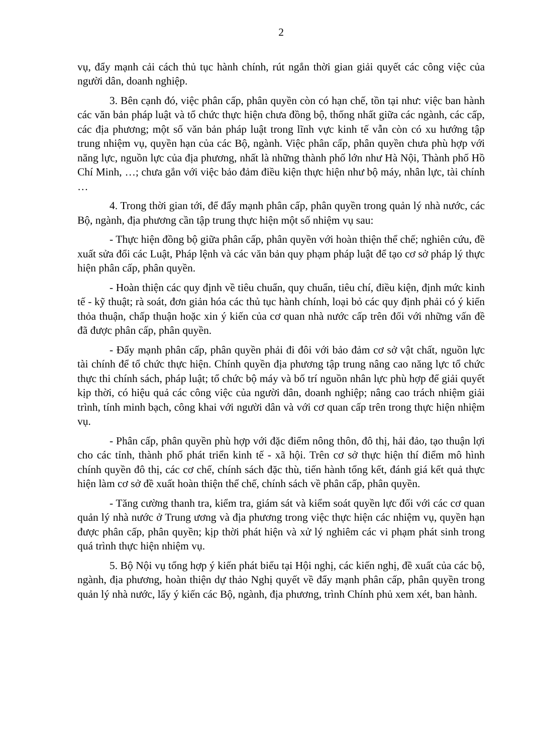2
vụ, đẩy mạnh cải cách thủ tục hành chính, rút ngắn thời gian giải quyết các công việc của người dân, doanh nghiệp.
3. Bên cạnh đó, việc phân cấp, phân quyền còn có hạn chế, tồn tại như: việc ban hành các văn bản pháp luật và tổ chức thực hiện chưa đồng bộ, thống nhất giữa các ngành, các cấp, các địa phương; một số văn bản pháp luật trong lĩnh vực kinh tế vẫn còn có xu hướng tập trung nhiệm vụ, quyền hạn của các Bộ, ngành. Việc phân cấp, phân quyền chưa phù hợp với năng lực, nguồn lực của địa phương, nhất là những thành phố lớn như Hà Nội, Thành phố Hồ Chí Minh, …; chưa gắn với việc bảo đảm điều kiện thực hiện như bộ máy, nhân lực, tài chính …
4. Trong thời gian tới, để đẩy mạnh phân cấp, phân quyền trong quản lý nhà nước, các Bộ, ngành, địa phương cần tập trung thực hiện một số nhiệm vụ sau:
- Thực hiện đồng bộ giữa phân cấp, phân quyền với hoàn thiện thể chế; nghiên cứu, đề xuất sửa đổi các Luật, Pháp lệnh và các văn bản quy phạm pháp luật để tạo cơ sở pháp lý thực hiện phân cấp, phân quyền.
- Hoàn thiện các quy định về tiêu chuẩn, quy chuẩn, tiêu chí, điều kiện, định mức kinh tế - kỹ thuật; rà soát, đơn giản hóa các thủ tục hành chính, loại bỏ các quy định phải có ý kiến thỏa thuận, chấp thuận hoặc xin ý kiến của cơ quan nhà nước cấp trên đối với những vấn đề đã được phân cấp, phân quyền.
- Đẩy mạnh phân cấp, phân quyền phải đi đôi với bảo đảm cơ sở vật chất, nguồn lực tài chính để tổ chức thực hiện. Chính quyền địa phương tập trung nâng cao năng lực tổ chức thực thi chính sách, pháp luật; tổ chức bộ máy và bố trí nguồn nhân lực phù hợp để giải quyết kịp thời, có hiệu quả các công việc của người dân, doanh nghiệp; nâng cao trách nhiệm giải trình, tính minh bạch, công khai với người dân và với cơ quan cấp trên trong thực hiện nhiệm vụ.
- Phân cấp, phân quyền phù hợp với đặc điểm nông thôn, đô thị, hải đảo, tạo thuận lợi cho các tỉnh, thành phố phát triển kinh tế - xã hội. Trên cơ sở thực hiện thí điểm mô hình chính quyền đô thị, các cơ chế, chính sách đặc thù, tiến hành tổng kết, đánh giá kết quả thực hiện làm cơ sở đề xuất hoàn thiện thể chế, chính sách về phân cấp, phân quyền.
- Tăng cường thanh tra, kiểm tra, giám sát và kiểm soát quyền lực đối với các cơ quan quản lý nhà nước ở Trung ương và địa phương trong việc thực hiện các nhiệm vụ, quyền hạn được phân cấp, phân quyền; kịp thời phát hiện và xử lý nghiêm các vi phạm phát sinh trong quá trình thực hiện nhiệm vụ.
5. Bộ Nội vụ tổng hợp ý kiến phát biểu tại Hội nghị, các kiến nghị, đề xuất của các bộ, ngành, địa phương, hoàn thiện dự thảo Nghị quyết về đẩy mạnh phân cấp, phân quyền trong quản lý nhà nước, lấy ý kiến các Bộ, ngành, địa phương, trình Chính phủ xem xét, ban hành.